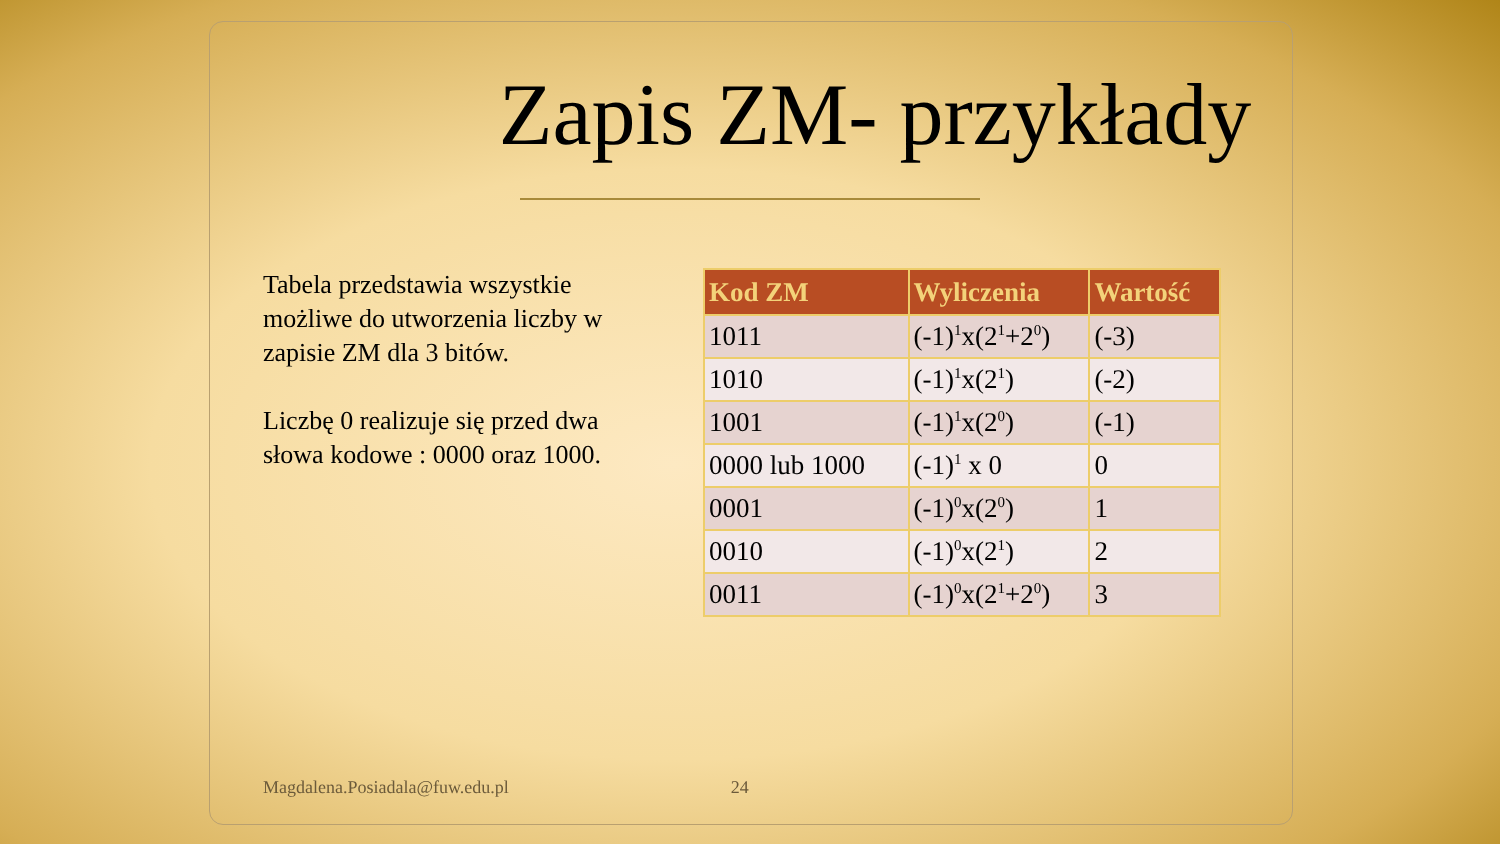Zapis ZM- przykłady
Tabela przedstawia wszystkie możliwe do utworzenia liczby w zapisie ZM dla 3 bitów.
Liczbę 0 realizuje się przed dwa słowa kodowe : 0000 oraz 1000.
| Kod ZM | Wyliczenia | Wartość |
| --- | --- | --- |
| 1011 | (-1)<sup>1</sup>x(2<sup>1</sup>+2<sup>0</sup>) | (-3) |
| 1010 | (-1)<sup>1</sup>x(2<sup>1</sup>) | (-2) |
| 1001 | (-1)<sup>1</sup>x(2<sup>0</sup>) | (-1) |
| 0000 lub 1000 | (-1)<sup>1</sup> x 0 | 0 |
| 0001 | (-1)<sup>0</sup>x(2<sup>0</sup>) | 1 |
| 0010 | (-1)<sup>0</sup>x(2<sup>1</sup>) | 2 |
| 0011 | (-1)<sup>0</sup>x(2<sup>1</sup>+2<sup>0</sup>) | 3 |
Magdalena.Posiadala@fuw.edu.pl 24